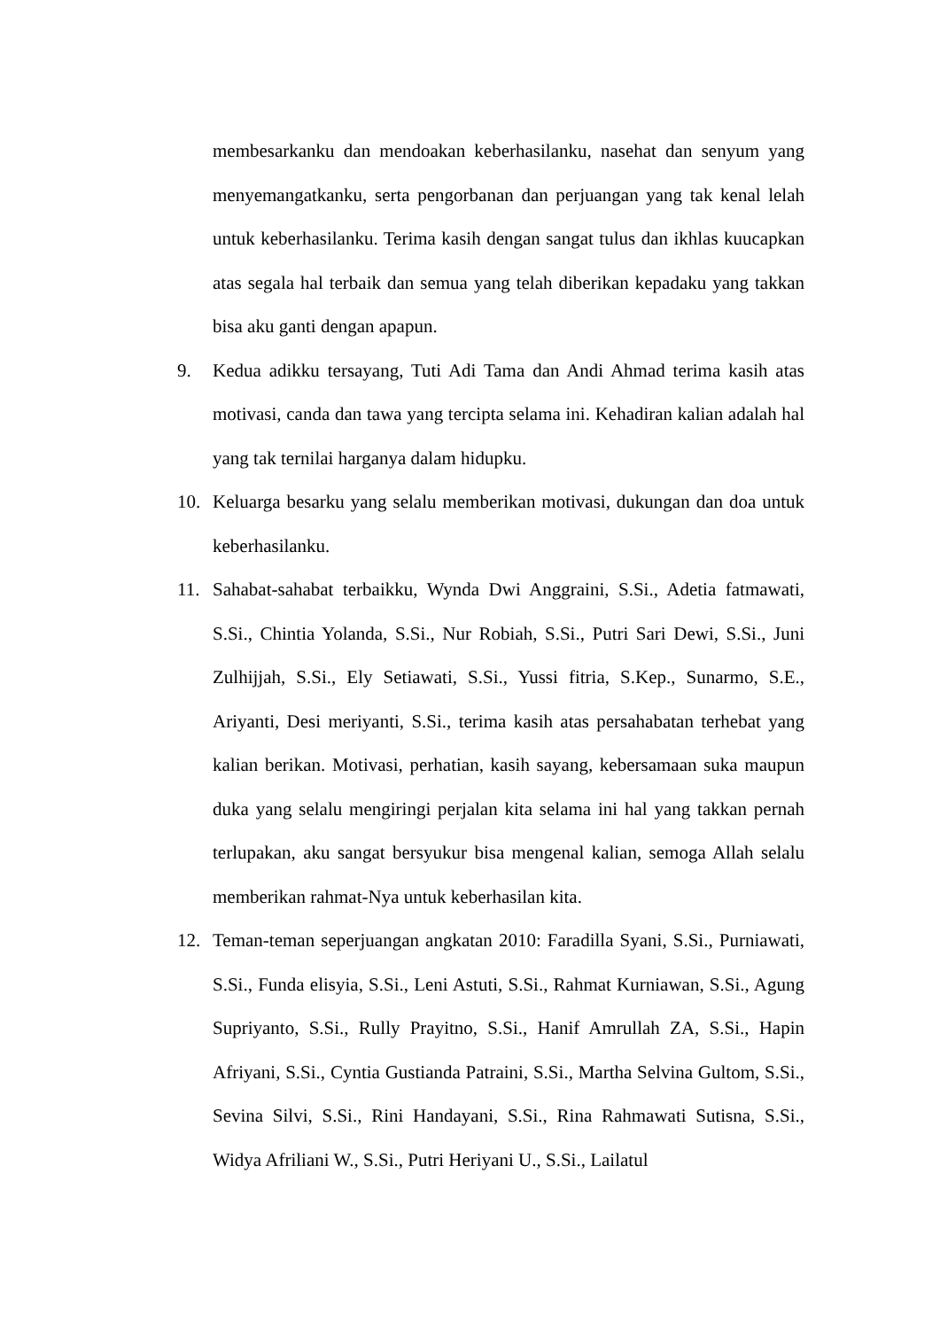membesarkanku dan mendoakan keberhasilanku, nasehat dan senyum yang menyemangatkanku, serta pengorbanan dan perjuangan yang tak kenal lelah untuk keberhasilanku. Terima kasih dengan sangat tulus dan ikhlas kuucapkan atas segala hal terbaik dan semua yang telah diberikan kepadaku yang takkan bisa aku ganti dengan apapun.
9. Kedua adikku tersayang, Tuti Adi Tama dan Andi Ahmad terima kasih atas motivasi, canda dan tawa yang tercipta selama ini. Kehadiran kalian adalah hal yang tak ternilai harganya dalam hidupku.
10. Keluarga besarku yang selalu memberikan motivasi, dukungan dan doa untuk keberhasilanku.
11. Sahabat-sahabat terbaikku, Wynda Dwi Anggraini, S.Si., Adetia fatmawati, S.Si., Chintia Yolanda, S.Si., Nur Robiah, S.Si., Putri Sari Dewi, S.Si., Juni Zulhijjah, S.Si., Ely Setiawati, S.Si., Yussi fitria, S.Kep., Sunarmo, S.E., Ariyanti, Desi meriyanti, S.Si., terima kasih atas persahabatan terhebat yang kalian berikan. Motivasi, perhatian, kasih sayang, kebersamaan suka maupun duka yang selalu mengiringi perjalan kita selama ini hal yang takkan pernah terlupakan, aku sangat bersyukur bisa mengenal kalian, semoga Allah selalu memberikan rahmat-Nya untuk keberhasilan kita.
12. Teman-teman seperjuangan angkatan 2010: Faradilla Syani, S.Si., Purniawati, S.Si., Funda elisyia, S.Si., Leni Astuti, S.Si., Rahmat Kurniawan, S.Si., Agung Supriyanto, S.Si., Rully Prayitno, S.Si., Hanif Amrullah ZA, S.Si., Hapin Afriyani, S.Si., Cyntia Gustianda Patraini, S.Si., Martha Selvina Gultom, S.Si., Sevina Silvi, S.Si., Rini Handayani, S.Si., Rina Rahmawati Sutisna, S.Si., Widya Afriliani W., S.Si., Putri Heriyani U., S.Si., Lailatul